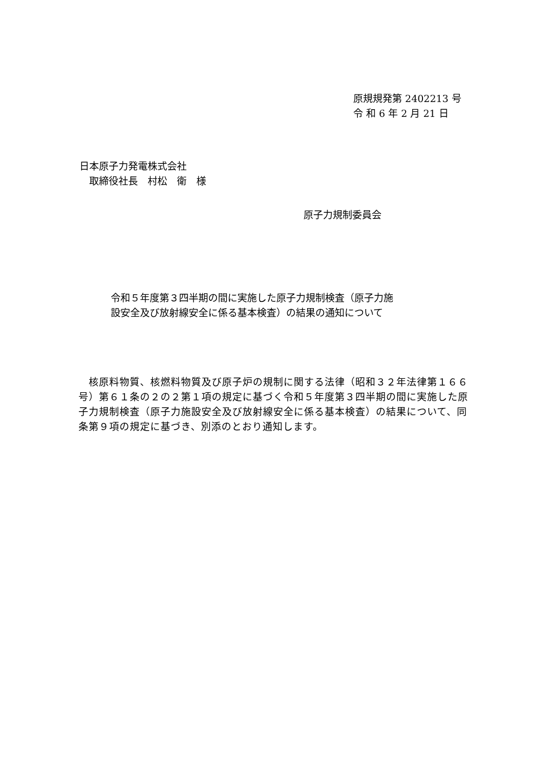原規規発第 2402213 号
令 和 6 年 2 月 21 日
日本原子力発電株式会社
　取締役社長　村松　衛　様
原子力規制委員会
令和５年度第３四半期の間に実施した原子力規制検査（原子力施
設安全及び放射線安全に係る基本検査）の結果の通知について
　核原料物質、核燃料物質及び原子炉の規制に関する法律（昭和３２年法律第１６６号）第６１条の２の２第１項の規定に基づく令和５年度第３四半期の間に実施した原子力規制検査（原子力施設安全及び放射線安全に係る基本検査）の結果について、同条第９項の規定に基づき、別添のとおり通知します。